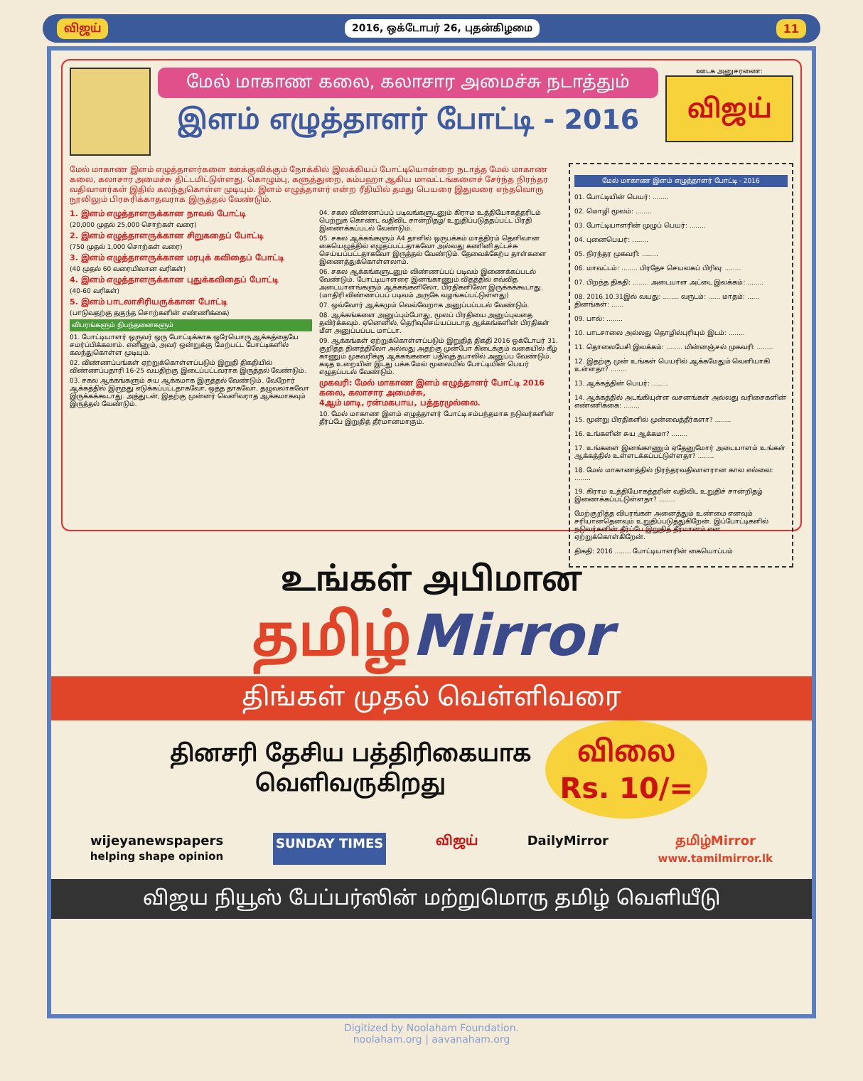விஜய் 2016, ஒக்டோபர் 26, புதன்கிழமை 11
மேல் மாகாண கலை, கலாசார அமைச்சு நடாத்தும்
இளம் எழுத்தாளர் போட்டி - 2016
ஊடக அனுசரணை:
விஜய்
மேல் மாகாண இளம் எழுத்தாளர்களை ஊக்குவிக்கும் நோக்கில் இலக்கியப் போட்டியொன்றை நடாத்த மேல் மாகாண கலை, கலாசார அமைச்சு திட்டமிட்டுள்ளது. கொழும்பு, களுத்துறை, கம்பஹா ஆகிய மாவட்டங்களைச் சேர்ந்த நிரந்தர வதிவாளர்கள் இதில் கலந்துகொள்ள முடியும். இளம் எழுத்தாளர் என்ற ரீதியில் தமது பெயரை இதுவரை எந்தவொரு நூலிலும் பிரசுரிக்காதவராக இருத்தல் வேண்டும்.
1. இளம் எழுத்தாளருக்கான நாவல் போட்டி
(20,000 முதல் 25,000 சொற்கள் வரை)
2. இளம் எழுத்தாளருக்கான சிறுகதைப் போட்டி
(750 முதல் 1,000 சொற்கள் வரை)
3. இளம் எழுத்தாளருக்கான மரபுக் கவிதைப் போட்டி
(40 முதல் 60 வரையிலான வரிகள்)
4. இளம் எழுத்தாளருக்கான புதுக்கவிதைப் போட்டி
(40-60 வரிகள்)
5. இளம் பாடலாசிரியருக்கான போட்டி
(பாடுவதற்கு தகுந்த சொற்களின் எண்ணிக்கை)
விபரங்களும் நிபந்தனைகளும்
01. போட்டியாளர் ஒருவர் ஒரு போட்டிக்காக ஒரேயொரு ஆக்கத்தையே சமர்ப்பிக்கலாம். எனினும், அவர் ஒன்றுக்கு மேற்பட்ட போட்டிகளில் கலந்துகொள்ள முடியும்.
02. விண்ணப்பங்கள் ஏற்றுக்கொள்ளப்படும் இறுதி திகதியில் விண்ணப்பதாரி 16-25 வயதிற்கு இடைப்பட்டவராக இருத்தல் வேண்டும்.
03. சகல ஆக்கங்களும் சுய ஆக்கமாக இருத்தல் வேண்டும். வேறோர் ஆக்கத்தில் இருந்து எடுக்கப்பட்டதாகவோ, ஒத்த தாகவோ, தழுவலாகவோ இருக்கக்கூடாது. அத்துடன், இதற்கு முன்னர் வெளிவராத ஆக்கமாகவும் இருத்தல் வேண்டும்.
04. சகல விண்ணப்பப் படிவங்களுடனும் கிராம உத்தியோகத்தரிடம் பெற்றுக் கொண்ட வதிவிட சான்றிதழ்/ உறுதிப்படுத்தப்பட்ட பிரதி இணைக்கப்படல் வேண்டும்.
05. சகல ஆக்கங்களும் A4 தாளில் ஒருபக்கம் மாத்திரம் தெளிவான கையெழுத்தில் எழுதப்பட்டதாகவோ அல்லது கணினி தட்டச்சு செய்யப்பட்டதாகவோ இருத்தல் வேண்டும். தேவைக்கேற்ப தாள்களை இணைத்துக்கொள்ளலாம்.
06. சகல ஆக்கங்களுடனும் விண்ணப்பப் படிவம் இணைக்கப்படல் வேண்டும். போட்டியாளரை இனங்காணும் விதத்தில் எவ்வித அடையாளங்களும் ஆக்கங்களிலோ, பிரதிகளிலோ இருக்கக்கூடாது. (மாதிரி விண்ணப்பப் படிவம் அருகே வழங்கப்பட்டுள்ளது)
07. ஒவ்வோர் ஆக்கமும் வெவ்வேறாக அனுப்பப்படல் வேண்டும்.
08. ஆக்கங்களை அனுப்பும்போது, மூலப் பிரதியை அனுப்புவதை தவிர்க்கவும். ஏனெனில், தெரிவுசெய்யப்படாத ஆக்கங்களின் பிரதிகள் மீள அனுப்பப்பட மாட்டா.
09. ஆக்கங்கள் ஏற்றுக்கொள்ளப்படும் இறுதித் திகதி 2016 ஒக்டோபர் 31. குறித்த தினத்திலோ அல்லது அதற்கு முன்போ கிடைக்கும் வகையில் கீழ் காணும் முகவரிக்கு ஆக்கங்களை பதிவுத் தபாலில் அனுப்ப வேண்டும். கடித உறையின் இடது பக்க மேல் மூலையில் போட்டியின் பெயர் எழுதப்படல் வேண்டும்.
முகவரி: மேல் மாகாண இளம் எழுத்தாளர் போட்டி 2016
கலை, கலாசார அமைச்சு,
4ஆம் மாடி, ரன்மகபாய, பத்தரமுல்லை.
10. மேல் மாகாண இளம் எழுத்தாளர் போட்டி சம்பந்தமாக நடுவர்களின் தீர்ப்பே இறுதித் தீர்மானமாகும்.
மேல் மாகாண இளம் எழுத்தாளர் போட்டி - 2016
01. போட்டியின் பெயர்: ........
02. மொழி மூலம்: ........
03. போட்டியாளரின் முழுப் பெயர்: ........
04. புனைபெயர்: ........
05. நிரந்தர முகவரி: ........
06. மாவட்டம்: ........ பிரதேச செயலகப் பிரிவு: ........
07. பிறந்த திகதி: ........ அடையாள அட்டை இலக்கம்: ........
08. 2016.10.31இல் வயது: ........ வருடம்: ...... மாதம்: ...... தினங்கள்: ......
09. பால்: ........
10. பாடசாலை அல்லது தொழில்புரியும் இடம்: ........
11. தொலைபேசி இலக்கம்: ........ மின்னஞ்சல் முகவரி: ........
12. இதற்கு முன் உங்கள் பெயரில் ஆக்கமேதும் வெளியாகி உள்ளதா? ........
13. ஆக்கத்தின் பெயர்: ........
14. ஆக்கத்தில் அடங்கியுள்ள வசனங்கள் அல்லது வரிசைகளின் எண்ணிக்கை: ........
15. மூன்று பிரதிகளில் முன்வைத்தீர்களா? ........
16. உங்களின் சுய ஆக்கமா? ........
17. உங்களை இனங்காணும் ஏதேனுமோர் அடையாளம் உங்கள் ஆக்கத்தில் உள்ளடக்கப்பட்டுள்ளதா? ........
18. மேல் மாகாணத்தில் நிரந்தரவதிவாளரான கால எல்லை: ........
19. கிராம உத்தியோகத்தரின் வதிவிட உறுதிச் சான்றிதழ் இணைக்கப்பட்டுள்ளதா? ........
மேற்குறித்த விபரங்கள் அனைத்தும் உண்மை எனவும் சரியானதெனவும் உறுதிப்படுத்துகிறேன். இப்போட்டிகளில் நடுவர்களின் தீர்ப்பே இறுதித் தீர்மானம் என ஏற்றுக்கொள்கிறேன்.
திகதி: 2016 ........ போட்டியாளரின் கையொப்பம்
உங்கள் அபிமான
தமிழ்Mirror
திங்கள் முதல் வெள்ளிவரை
தினசரி தேசிய பத்திரிகையாக
வெளிவருகிறது
விலை
Rs. 10/=
wijeyanewspapers
helping shape opinion SUNDAY TIMES விஜய் DailyMirror தமிழ்Mirror
www.tamilmirror.lk
விஜய நியூஸ் பேப்பர்ஸின் மற்றுமொரு தமிழ் வெளியீடு
Digitized by Noolaham Foundation.
noolaham.org | aavanaham.org